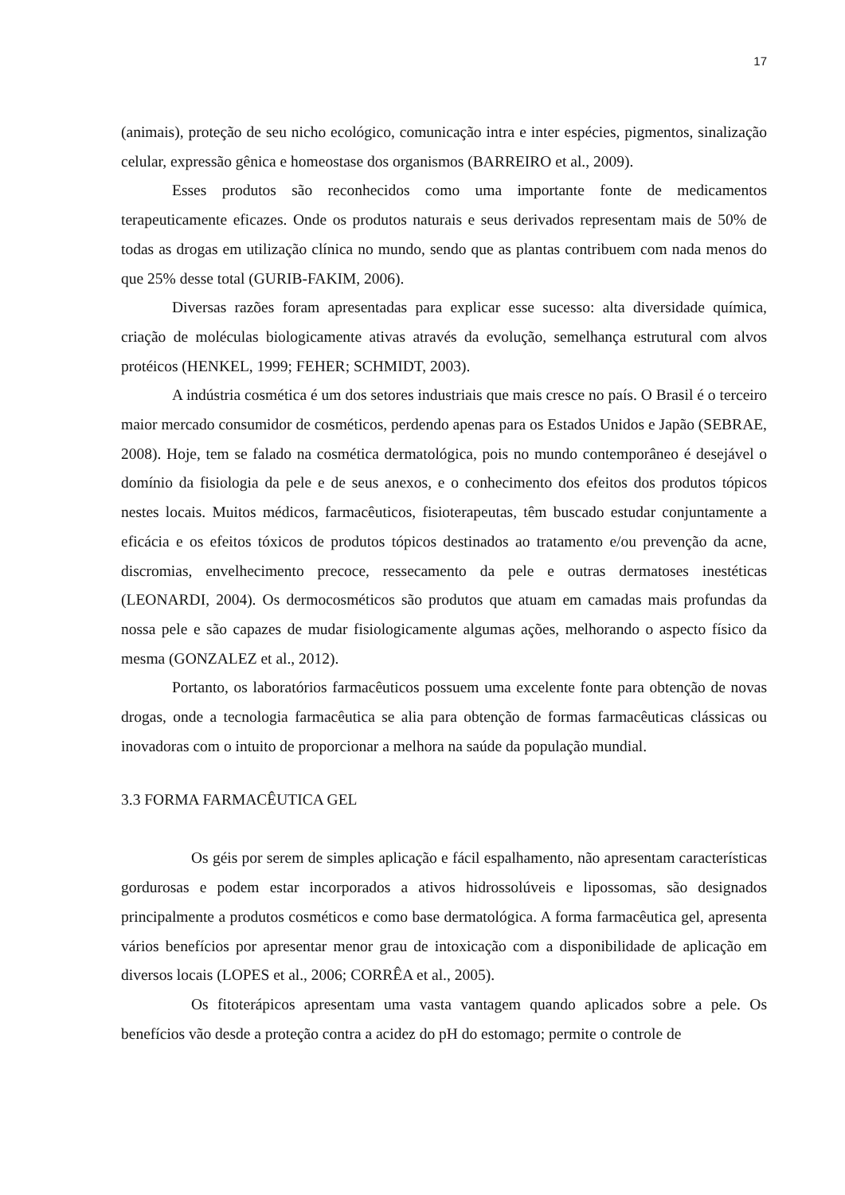17
(animais), proteção de seu nicho ecológico, comunicação intra e inter espécies, pigmentos, sinalização celular, expressão gênica e homeostase dos organismos (BARREIRO et al., 2009).
Esses produtos são reconhecidos como uma importante fonte de medicamentos terapeuticamente eficazes. Onde os produtos naturais e seus derivados representam mais de 50% de todas as drogas em utilização clínica no mundo, sendo que as plantas contribuem com nada menos do que 25% desse total (GURIB-FAKIM, 2006).
Diversas razões foram apresentadas para explicar esse sucesso: alta diversidade química, criação de moléculas biologicamente ativas através da evolução, semelhança estrutural com alvos protéicos (HENKEL, 1999; FEHER; SCHMIDT, 2003).
A indústria cosmética é um dos setores industriais que mais cresce no país. O Brasil é o terceiro maior mercado consumidor de cosméticos, perdendo apenas para os Estados Unidos e Japão (SEBRAE, 2008). Hoje, tem se falado na cosmética dermatológica, pois no mundo contemporâneo é desejável o domínio da fisiologia da pele e de seus anexos, e o conhecimento dos efeitos dos produtos tópicos nestes locais. Muitos médicos, farmacêuticos, fisioterapeutas, têm buscado estudar conjuntamente a eficácia e os efeitos tóxicos de produtos tópicos destinados ao tratamento e/ou prevenção da acne, discromias, envelhecimento precoce, ressecamento da pele e outras dermatoses inestéticas (LEONARDI, 2004). Os dermocosméticos são produtos que atuam em camadas mais profundas da nossa pele e são capazes de mudar fisiologicamente algumas ações, melhorando o aspecto físico da mesma (GONZALEZ et al., 2012).
Portanto, os laboratórios farmacêuticos possuem uma excelente fonte para obtenção de novas drogas, onde a tecnologia farmacêutica se alia para obtenção de formas farmacêuticas clássicas ou inovadoras com o intuito de proporcionar a melhora na saúde da população mundial.
3.3 FORMA FARMACÊUTICA GEL
Os géis por serem de simples aplicação e fácil espalhamento, não apresentam características gordurosas e podem estar incorporados a ativos hidrossolúveis e lipossomas, são designados principalmente a produtos cosméticos e como base dermatológica. A forma farmacêutica gel, apresenta vários benefícios por apresentar menor grau de intoxicação com a disponibilidade de aplicação em diversos locais (LOPES et al., 2006; CORRÊA et al., 2005).
Os fitoterápicos apresentam uma vasta vantagem quando aplicados sobre a pele. Os benefícios vão desde a proteção contra a acidez do pH do estomago; permite o controle de